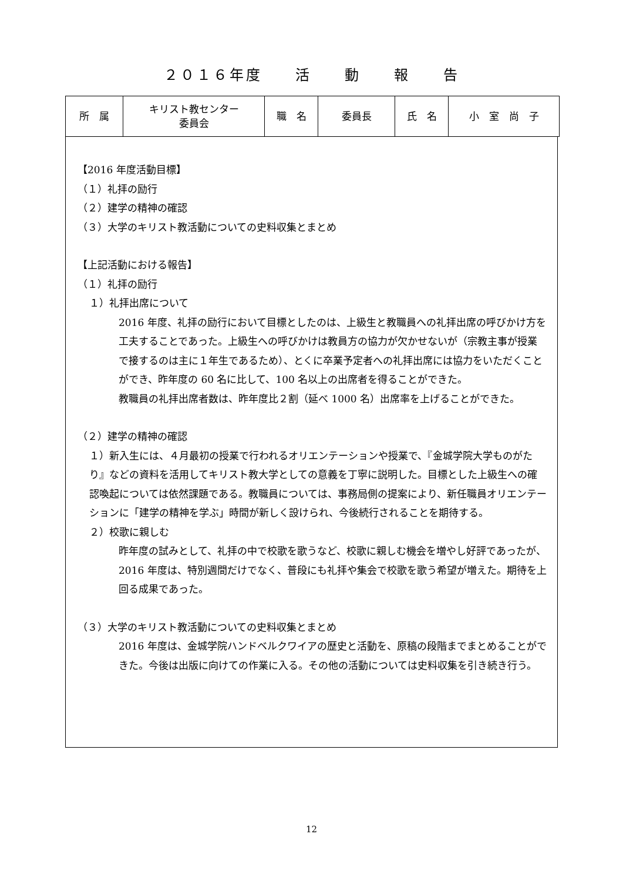２０１６年度　　活　　動　　報　　告
| 所 属 | キリスト教センター 委員会 | 職 名 | 委員長 | 氏 名 | 小 室 尚 子 |
【2016 年度活動目標】
（１）礼拝の励行
（２）建学の精神の確認
（３）大学のキリスト教活動についての史料収集とまとめ
【上記活動における報告】
（１）礼拝の励行
１）礼拝出席について
2016 年度、礼拝の励行において目標としたのは、上級生と教職員への礼拝出席の呼びかけ方を工夫することであった。上級生への呼びかけは教員方の協力が欠かせないが（宗教主事が授業で接するのは主に１年生であるため）、とくに卒業予定者への礼拝出席には協力をいただくことができ、昨年度の 60 名に比して、100 名以上の出席者を得ることができた。
教職員の礼拝出席者数は、昨年度比２割（延べ 1000 名）出席率を上げることができた。
（２）建学の精神の確認
１）新入生には、４月最初の授業で行われるオリエンテーションや授業で、『金城学院大学ものがたり』などの資料を活用してキリスト教大学としての意義を丁寧に説明した。目標とした上級生への確認喚起については依然課題である。教職員については、事務局側の提案により、新任職員オリエンテーションに「建学の精神を学ぶ」時間が新しく設けられ、今後続行されることを期待する。
２）校歌に親しむ
昨年度の試みとして、礼拝の中で校歌を歌うなど、校歌に親しむ機会を増やし好評であったが、2016 年度は、特別週間だけでなく、普段にも礼拝や集会で校歌を歌う希望が増えた。期待を上回る成果であった。
（３）大学のキリスト教活動についての史料収集とまとめ
2016 年度は、金城学院ハンドベルクワイアの歴史と活動を、原稿の段階までまとめることができた。今後は出版に向けての作業に入る。その他の活動については史料収集を引き続き行う。
12